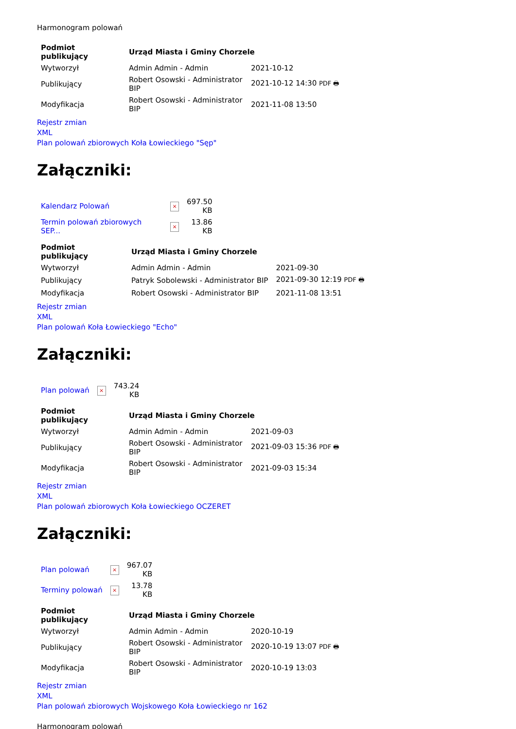Harmonogram polowań
| Podmiot publikujący | Urząd Miasta i Gminy Chorzele | |
| --- | --- | --- |
| Wytworzył | Admin Admin - Admin | 2021-10-12 |
| Publikujący | Robert Osowski - Administrator BIP | 2021-10-12 14:30 PDF 🖶 |
| Modyfikacja | Robert Osowski - Administrator BIP | 2021-11-08 13:50 |
Rejestr zmian
XML
Plan polowań zbiorowych Koła Łowieckiego "Sęp"
Załączniki:
| Kalendarz Polowań | × | 697.50 KB |
| Termin polowań zbiorowych SEP... | × | 13.86 KB |
| Podmiot publikujący | Urząd Miasta i Gminy Chorzele | |
| --- | --- | --- |
| Wytworzył | Admin Admin - Admin | 2021-09-30 |
| Publikujący | Patryk Sobolewski - Administrator BIP | 2021-09-30 12:19 PDF 🖶 |
| Modyfikacja | Robert Osowski - Administrator BIP | 2021-11-08 13:51 |
Rejestr zmian
XML
Plan polowań Koła Łowieckiego "Echo"
Załączniki:
| Plan polowań | × | 743.24 KB |
| Podmiot publikujący | Urząd Miasta i Gminy Chorzele | |
| --- | --- | --- |
| Wytworzył | Admin Admin - Admin | 2021-09-03 |
| Publikujący | Robert Osowski - Administrator BIP | 2021-09-03 15:36 PDF 🖶 |
| Modyfikacja | Robert Osowski - Administrator BIP | 2021-09-03 15:34 |
Rejestr zmian
XML
Plan polowań zbiorowych Koła Łowieckiego OCZERET
Załączniki:
| Plan polowań | × | 967.07 KB |
| Terminy polowań | × | 13.78 KB |
| Podmiot publikujący | Urząd Miasta i Gminy Chorzele | |
| --- | --- | --- |
| Wytworzył | Admin Admin - Admin | 2020-10-19 |
| Publikujący | Robert Osowski - Administrator BIP | 2020-10-19 13:07 PDF 🖶 |
| Modyfikacja | Robert Osowski - Administrator BIP | 2020-10-19 13:03 |
Rejestr zmian
XML
Plan polowań zbiorowych Wojskowego Koła Łowieckiego nr 162
Harmonogram polowań